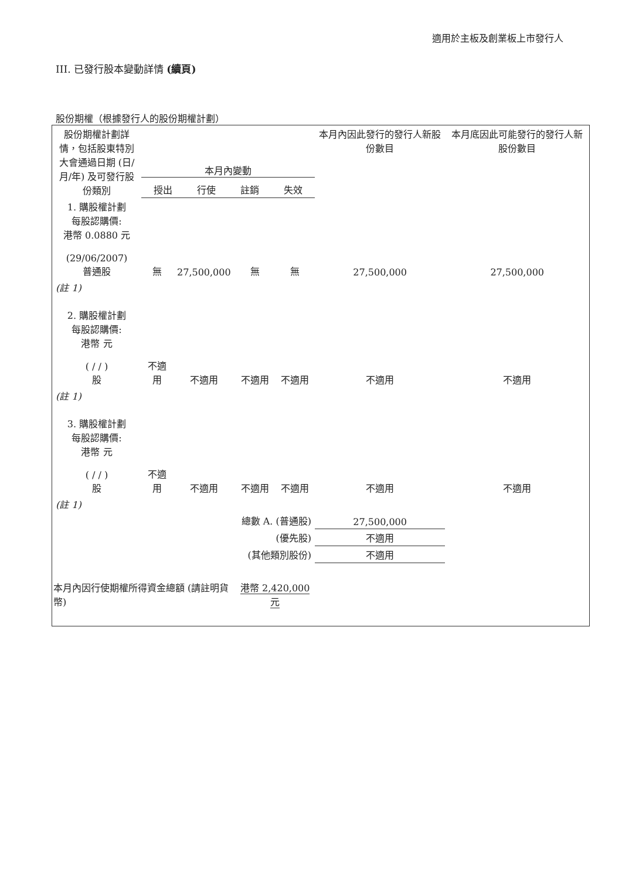適用於主板及創業板上市發行人
III. 已發行股本變動詳情 (續頁)
股份期權（根據發行人的股份期權計劃）
| 股份期權計劃詳情，包括股東特別大會通過日期 (日/月/年) 及可發行股份類別 | 本月內變動 / 授出 / 行使 / 註銷 / 失效 / | | | | 本月內因此發行的發行人新股份數目 | 本月底因此可能發行的發行人新股份數目 |
| --- | --- | --- | --- | --- | --- | --- |
| 1. 購股權計劃 每股認購價: 港幣 0.0880 元 (29/06/2007) 普通股 | 無 | 27,500,000 | 無 | 無 | 27,500,000 | 27,500,000 |
| (註 1) | | | | | | |
| 2. 購股權計劃 每股認購價: 港幣 元 ( / / ) 股 | 不適用 | 不適用 | 不適用 | 不適用 | 不適用 | 不適用 |
| (註 1) | | | | | | |
| 3. 購股權計劃 每股認購價: 港幣 元 ( / / ) 股 | 不適用 | 不適用 | 不適用 | 不適用 | 不適用 | 不適用 |
| (註 1) | | | | | | |
| 總數 A. (普通股) | | | | | 27,500,000 | |
| (優先股) | | | | | 不適用 | |
| (其他類別股份) | | | | | 不適用 | |
| 本月內因行使期權所得資金總額 (請註明貨幣) | | | 港幣 2,420,000 元 | | | |